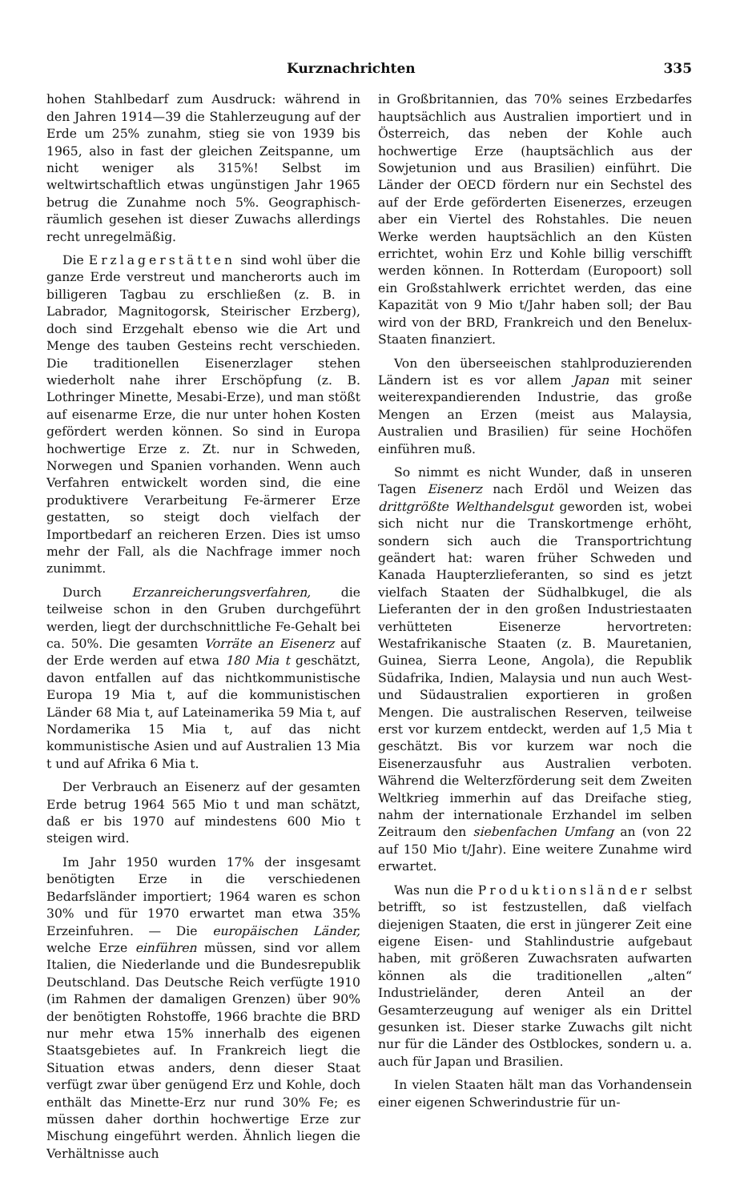Kurznachrichten 335
hohen Stahlbedarf zum Ausdruck: während in den Jahren 1914—39 die Stahlerzeugung auf der Erde um 25% zunahm, stieg sie von 1939 bis 1965, also in fast der gleichen Zeitspanne, um nicht weniger als 315%! Selbst im weltwirtschaftlich etwas ungünstigen Jahr 1965 betrug die Zunahme noch 5%. Geographisch-räumlich gesehen ist dieser Zuwachs allerdings recht unregelmäßig.
Die Erzlagerstätten sind wohl über die ganze Erde verstreut und mancherorts auch im billigeren Tagbau zu erschließen (z. B. in Labrador, Magnitogorsk, Steirischer Erzberg), doch sind Erzgehalt ebenso wie die Art und Menge des tauben Gesteins recht verschieden. Die traditionellen Eisenerzlager stehen wiederholt nahe ihrer Erschöpfung (z. B. Lothringer Minette, Mesabi-Erze), und man stößt auf eisenarme Erze, die nur unter hohen Kosten gefördert werden können. So sind in Europa hochwertige Erze z. Zt. nur in Schweden, Norwegen und Spanien vorhanden. Wenn auch Verfahren entwickelt worden sind, die eine produktivere Verarbeitung Fe-ärmerer Erze gestatten, so steigt doch vielfach der Importbedarf an reicheren Erzen. Dies ist umso mehr der Fall, als die Nachfrage immer noch zunimmt.
Durch Erzanreicherungsverfahren, die teilweise schon in den Gruben durchgeführt werden, liegt der durchschnittliche Fe-Gehalt bei ca. 50%. Die gesamten Vorräte an Eisenerz auf der Erde werden auf etwa 180 Mia t geschätzt, davon entfallen auf das nichtkommunistische Europa 19 Mia t, auf die kommunistischen Länder 68 Mia t, auf Lateinamerika 59 Mia t, auf Nordamerika 15 Mia t, auf das nicht kommunistische Asien und auf Australien 13 Mia t und auf Afrika 6 Mia t.
Der Verbrauch an Eisenerz auf der gesamten Erde betrug 1964 565 Mio t und man schätzt, daß er bis 1970 auf mindestens 600 Mio t steigen wird.
Im Jahr 1950 wurden 17% der insgesamt benötigten Erze in die verschiedenen Bedarfsländer importiert; 1964 waren es schon 30% und für 1970 erwartet man etwa 35% Erzeinfuhren. — Die europäischen Länder, welche Erze einführen müssen, sind vor allem Italien, die Niederlande und die Bundesrepublik Deutschland. Das Deutsche Reich verfügte 1910 (im Rahmen der damaligen Grenzen) über 90% der benötigten Rohstoffe, 1966 brachte die BRD nur mehr etwa 15% innerhalb des eigenen Staatsgebietes auf. In Frankreich liegt die Situation etwas anders, denn dieser Staat verfügt zwar über genügend Erz und Kohle, doch enthält das Minette-Erz nur rund 30% Fe; es müssen daher dorthin hochwertige Erze zur Mischung eingeführt werden. Ähnlich liegen die Verhältnisse auch
in Großbritannien, das 70% seines Erzbedarfes hauptsächlich aus Australien importiert und in Österreich, das neben der Kohle auch hochwertige Erze (hauptsächlich aus der Sowjetunion und aus Brasilien) einführt. Die Länder der OECD fördern nur ein Sechstel des auf der Erde geförderten Eisenerzes, erzeugen aber ein Viertel des Rohstahles. Die neuen Werke werden hauptsächlich an den Küsten errichtet, wohin Erz und Kohle billig verschifft werden können. In Rotterdam (Europoort) soll ein Großstahlwerk errichtet werden, das eine Kapazität von 9 Mio t/Jahr haben soll; der Bau wird von der BRD, Frankreich und den Benelux-Staaten finanziert.
Von den überseeischen stahlproduzierenden Ländern ist es vor allem Japan mit seiner weiterexpandierenden Industrie, das große Mengen an Erzen (meist aus Malaysia, Australien und Brasilien) für seine Hochöfen einführen muß.
So nimmt es nicht Wunder, daß in unseren Tagen Eisenerz nach Erdöl und Weizen das drittgrößte Welthandelsgut geworden ist, wobei sich nicht nur die Transkortmenge erhöht, sondern sich auch die Transportrichtung geändert hat: waren früher Schweden und Kanada Haupterzlieferanten, so sind es jetzt vielfach Staaten der Südhalbkugel, die als Lieferanten der in den großen Industriestaaten verhütteten Eisenerze hervortreten: Westafrikanische Staaten (z. B. Mauretanien, Guinea, Sierra Leone, Angola), die Republik Südafrika, Indien, Malaysia und nun auch West- und Südaustralien exportieren in großen Mengen. Die australischen Reserven, teilweise erst vor kurzem entdeckt, werden auf 1,5 Mia t geschätzt. Bis vor kurzem war noch die Eisenerzausfuhr aus Australien verboten. Während die Welterzförderung seit dem Zweiten Weltkrieg immerhin auf das Dreifache stieg, nahm der internationale Erzhandel im selben Zeitraum den siebenfachen Umfang an (von 22 auf 150 Mio t/Jahr). Eine weitere Zunahme wird erwartet.
Was nun die Produktionsländer selbst betrifft, so ist festzustellen, daß vielfach diejenigen Staaten, die erst in jüngerer Zeit eine eigene Eisen- und Stahlindustrie aufgebaut haben, mit größeren Zuwachsraten aufwarten können als die traditionellen „alten“ Industrieländer, deren Anteil an der Gesamterzeugung auf weniger als ein Drittel gesunken ist. Dieser starke Zuwachs gilt nicht nur für die Länder des Ostblockes, sondern u. a. auch für Japan und Brasilien.
In vielen Staaten hält man das Vorhandensein einer eigenen Schwerindustrie für un-